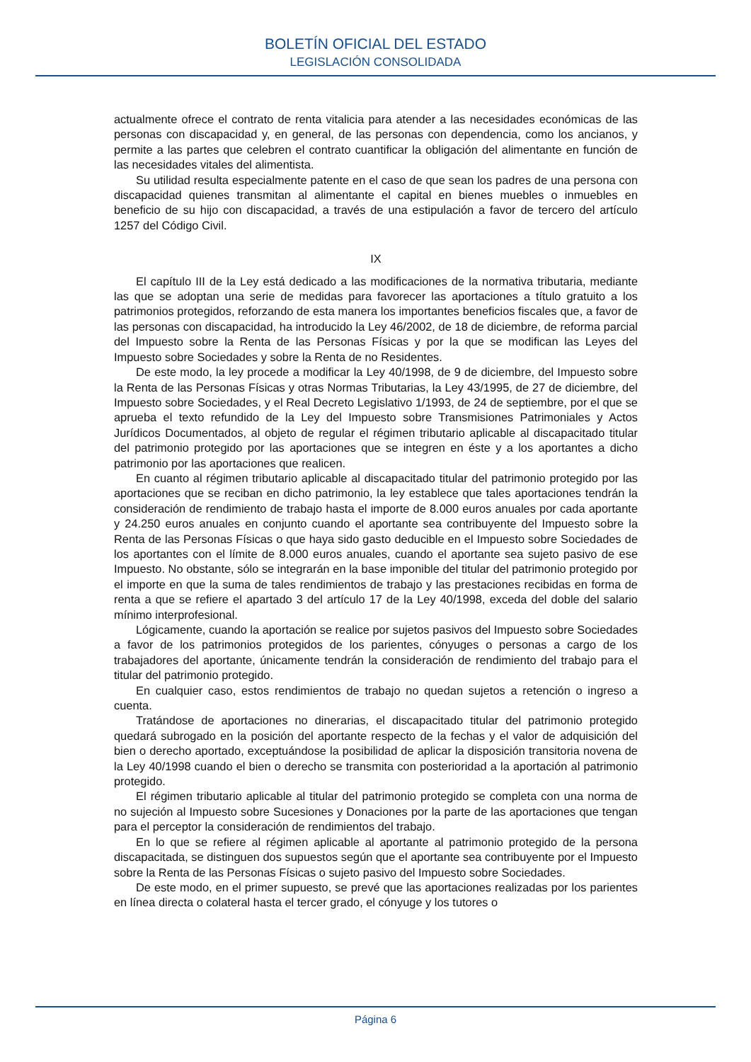BOLETÍN OFICIAL DEL ESTADO
LEGISLACIÓN CONSOLIDADA
actualmente ofrece el contrato de renta vitalicia para atender a las necesidades económicas de las personas con discapacidad y, en general, de las personas con dependencia, como los ancianos, y permite a las partes que celebren el contrato cuantificar la obligación del alimentante en función de las necesidades vitales del alimentista.
Su utilidad resulta especialmente patente en el caso de que sean los padres de una persona con discapacidad quienes transmitan al alimentante el capital en bienes muebles o inmuebles en beneficio de su hijo con discapacidad, a través de una estipulación a favor de tercero del artículo 1257 del Código Civil.
IX
El capítulo III de la Ley está dedicado a las modificaciones de la normativa tributaria, mediante las que se adoptan una serie de medidas para favorecer las aportaciones a título gratuito a los patrimonios protegidos, reforzando de esta manera los importantes beneficios fiscales que, a favor de las personas con discapacidad, ha introducido la Ley 46/2002, de 18 de diciembre, de reforma parcial del Impuesto sobre la Renta de las Personas Físicas y por la que se modifican las Leyes del Impuesto sobre Sociedades y sobre la Renta de no Residentes.
De este modo, la ley procede a modificar la Ley 40/1998, de 9 de diciembre, del Impuesto sobre la Renta de las Personas Físicas y otras Normas Tributarias, la Ley 43/1995, de 27 de diciembre, del Impuesto sobre Sociedades, y el Real Decreto Legislativo 1/1993, de 24 de septiembre, por el que se aprueba el texto refundido de la Ley del Impuesto sobre Transmisiones Patrimoniales y Actos Jurídicos Documentados, al objeto de regular el régimen tributario aplicable al discapacitado titular del patrimonio protegido por las aportaciones que se integren en éste y a los aportantes a dicho patrimonio por las aportaciones que realicen.
En cuanto al régimen tributario aplicable al discapacitado titular del patrimonio protegido por las aportaciones que se reciban en dicho patrimonio, la ley establece que tales aportaciones tendrán la consideración de rendimiento de trabajo hasta el importe de 8.000 euros anuales por cada aportante y 24.250 euros anuales en conjunto cuando el aportante sea contribuyente del Impuesto sobre la Renta de las Personas Físicas o que haya sido gasto deducible en el Impuesto sobre Sociedades de los aportantes con el límite de 8.000 euros anuales, cuando el aportante sea sujeto pasivo de ese Impuesto. No obstante, sólo se integrarán en la base imponible del titular del patrimonio protegido por el importe en que la suma de tales rendimientos de trabajo y las prestaciones recibidas en forma de renta a que se refiere el apartado 3 del artículo 17 de la Ley 40/1998, exceda del doble del salario mínimo interprofesional.
Lógicamente, cuando la aportación se realice por sujetos pasivos del Impuesto sobre Sociedades a favor de los patrimonios protegidos de los parientes, cónyuges o personas a cargo de los trabajadores del aportante, únicamente tendrán la consideración de rendimiento del trabajo para el titular del patrimonio protegido.
En cualquier caso, estos rendimientos de trabajo no quedan sujetos a retención o ingreso a cuenta.
Tratándose de aportaciones no dinerarias, el discapacitado titular del patrimonio protegido quedará subrogado en la posición del aportante respecto de la fechas y el valor de adquisición del bien o derecho aportado, exceptuándose la posibilidad de aplicar la disposición transitoria novena de la Ley 40/1998 cuando el bien o derecho se transmita con posterioridad a la aportación al patrimonio protegido.
El régimen tributario aplicable al titular del patrimonio protegido se completa con una norma de no sujeción al Impuesto sobre Sucesiones y Donaciones por la parte de las aportaciones que tengan para el perceptor la consideración de rendimientos del trabajo.
En lo que se refiere al régimen aplicable al aportante al patrimonio protegido de la persona discapacitada, se distinguen dos supuestos según que el aportante sea contribuyente por el Impuesto sobre la Renta de las Personas Físicas o sujeto pasivo del Impuesto sobre Sociedades.
De este modo, en el primer supuesto, se prevé que las aportaciones realizadas por los parientes en línea directa o colateral hasta el tercer grado, el cónyuge y los tutores o
Página 6